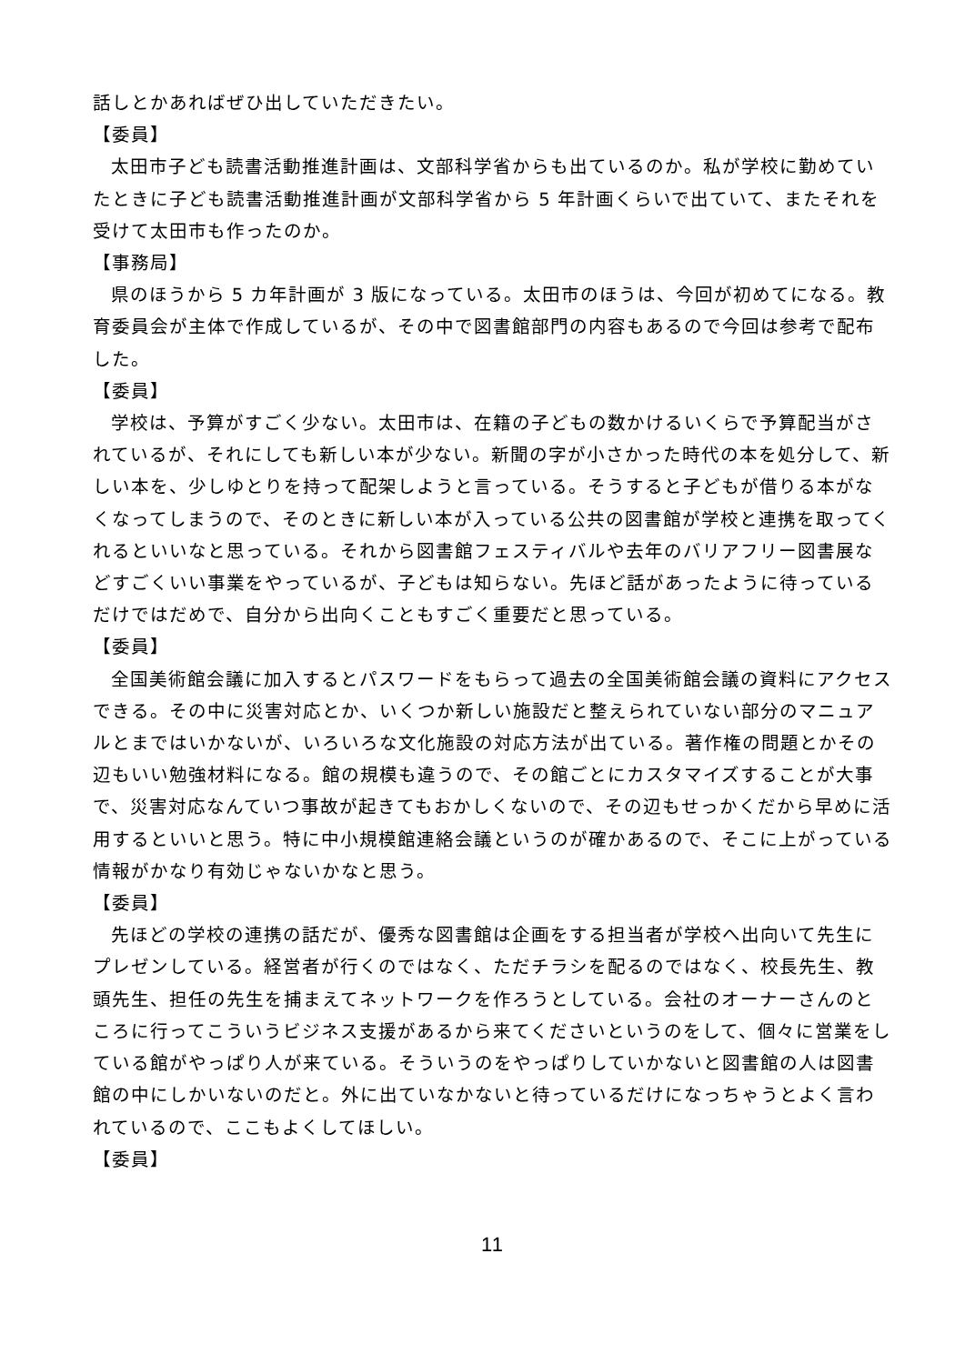話しとかあればぜひ出していただきたい。
【委員】
太田市子ども読書活動推進計画は、文部科学省からも出ているのか。私が学校に勤めていたときに子ども読書活動推進計画が文部科学省から 5 年計画くらいで出ていて、またそれを受けて太田市も作ったのか。
【事務局】
県のほうから 5 カ年計画が 3 版になっている。太田市のほうは、今回が初めてになる。教育委員会が主体で作成しているが、その中で図書館部門の内容もあるので今回は参考で配布した。
【委員】
学校は、予算がすごく少ない。太田市は、在籍の子どもの数かけるいくらで予算配当がされているが、それにしても新しい本が少ない。新聞の字が小さかった時代の本を処分して、新しい本を、少しゆとりを持って配架しようと言っている。そうすると子どもが借りる本がなくなってしまうので、そのときに新しい本が入っている公共の図書館が学校と連携を取ってくれるといいなと思っている。それから図書館フェスティバルや去年のバリアフリー図書展などすごくいい事業をやっているが、子どもは知らない。先ほど話があったように待っているだけではだめで、自分から出向くこともすごく重要だと思っている。
【委員】
全国美術館会議に加入するとパスワードをもらって過去の全国美術館会議の資料にアクセスできる。その中に災害対応とか、いくつか新しい施設だと整えられていない部分のマニュアルとまではいかないが、いろいろな文化施設の対応方法が出ている。著作権の問題とかその辺もいい勉強材料になる。館の規模も違うので、その館ごとにカスタマイズすることが大事で、災害対応なんていつ事故が起きてもおかしくないので、その辺もせっかくだから早めに活用するといいと思う。特に中小規模館連絡会議というのが確かあるので、そこに上がっている情報がかなり有効じゃないかなと思う。
【委員】
先ほどの学校の連携の話だが、優秀な図書館は企画をする担当者が学校へ出向いて先生にプレゼンしている。経営者が行くのではなく、ただチラシを配るのではなく、校長先生、教頭先生、担任の先生を捕まえてネットワークを作ろうとしている。会社のオーナーさんのところに行ってこういうビジネス支援があるから来てくださいというのをして、個々に営業をしている館がやっぱり人が来ている。そういうのをやっぱりしていかないと図書館の人は図書館の中にしかいないのだと。外に出ていなかないと待っているだけになっちゃうとよく言われているので、ここもよくしてほしい。
【委員】
11